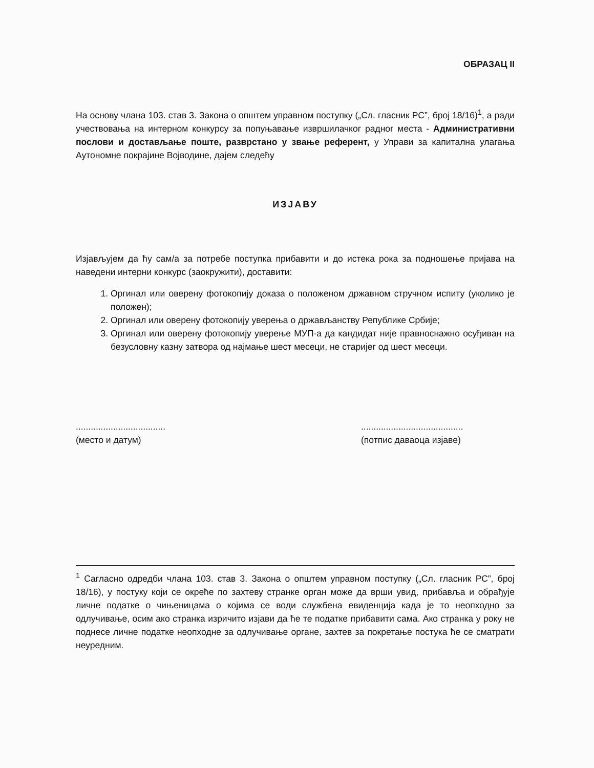ОБРАЗАЦ II
На основу члана 103. став 3. Закона о општем управном поступку („Сл. гласник РС”, број 18/16)<sup>1</sup>, а ради учествовања на интерном конкурсу за попуњавање извршилачког радног места - Административни послови и достављање поште, разврстано у звање референт, у Управи за капитална улагања Аутономне покрајине Војводине, дајем следећу
ИЗЈАВУ
Изјављујем да ћу сам/а за потребе поступка прибавити и до истека рока за подношење пријава на наведени интерни конкурс (заокружити), доставити:
1. Оргинал или оверену фотокопију доказа о положеном државном стручном испиту (уколико је положен);
2. Оргинал или оверену фотокопију уверења о држављанству Републике Србије;
3. Оргинал или оверену фотокопију уверење МУП-а да кандидат није правноснажно осуђиван на безусловну казну затвора од најмање шест месеци, не старијег од шест месеци.
....................................
(место и датум)
.........................................
(потпис даваоца изјаве)
<sup>1</sup> Сагласно одредби члана 103. став 3. Закона о општем управном поступку („Сл. гласник РС”, број 18/16), у постуку који се окреће по захтеву странке орган може да врши увид, прибавља и обрађује личне податке о чињеницама о којима се води службена евиденција када је то неопходно за одлучивање, осим ако странка изричито изјави да ће те податке прибавити сама. Ако странка у року не поднесе личне податке неопходне за одлучивање органе, захтев за покретање постука ће се сматрати неуредним.